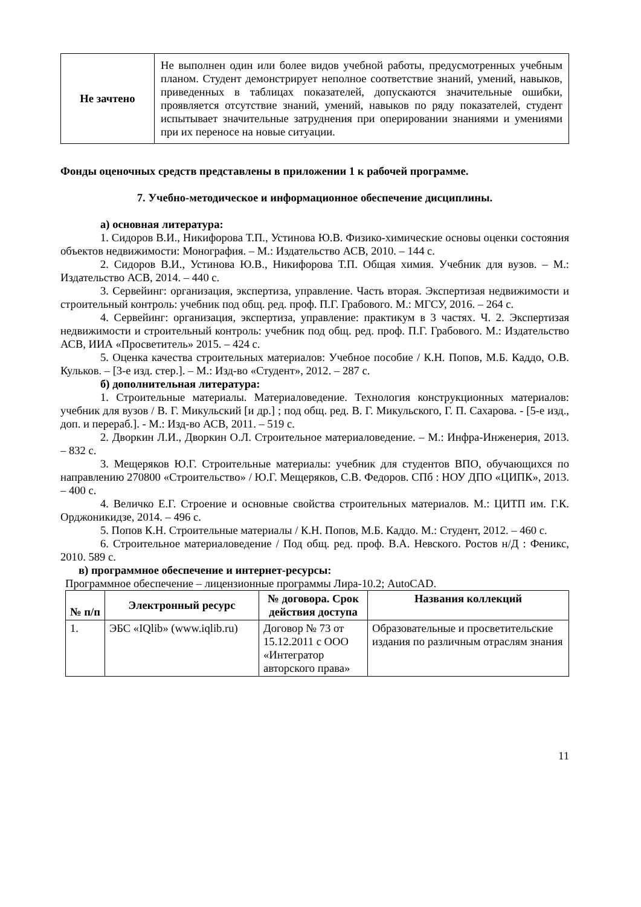| Не зачтено | Не выполнен один или более видов учебной работы, предусмотренных учебным планом. Студент демонстрирует неполное соответствие знаний, умений, навыков, приведенных в таблицах показателей, допускаются значительные ошибки, проявляется отсутствие знаний, умений, навыков по ряду показателей, студент испытывает значительные затруднения при оперировании знаниями и умениями при их переносе на новые ситуации. |
Фонды оценочных средств представлены в приложении 1 к рабочей программе.
7. Учебно-методическое и информационное обеспечение дисциплины.
а) основная литература:
1. Сидоров В.И., Никифорова Т.П., Устинова Ю.В. Физико-химические основы оценки состояния объектов недвижимости: Монография. – М.: Издательство АСВ, 2010. – 144 с.
2. Сидоров В.И., Устинова Ю.В., Никифорова Т.П. Общая химия. Учебник для вузов. – М.: Издательство АСВ, 2014. – 440 с.
3. Сервейинг: организация, экспертиза, управление. Часть вторая. Экспертизая недвижимости и строительный контроль: учебник под общ. ред. проф. П.Г. Грабового. М.: МГСУ, 2016. – 264 с.
4. Сервейинг: организация, экспертиза, управление: практикум в 3 частях. Ч. 2. Экспертизая недвижимости и строительный контроль: учебник под общ. ред. проф. П.Г. Грабового. М.: Издательство АСВ, ИИА «Просветитель» 2015. – 424 с.
5. Оценка качества строительных материалов: Учебное пособие / К.Н. Попов, М.Б. Каддо, О.В. Кульков. – [3-е изд. стер.]. – М.: Изд-во «Студент», 2012. – 287 с.
б) дополнительная литература:
1. Строительные материалы. Материаловедение. Технология конструкционных материалов: учебник для вузов / В. Г. Микульский [и др.] ; под общ. ред. В. Г. Микульского, Г. П. Сахарова. - [5-е изд., доп. и перераб.]. - М.: Изд-во АСВ, 2011. – 519 с.
2. Дворкин Л.И., Дворкин О.Л. Строительное материаловедение. – М.: Инфра-Инженерия, 2013. – 832 с.
3. Мещеряков Ю.Г. Строительные материалы: учебник для студентов ВПО, обучающихся по направлению 270800 «Строительство» / Ю.Г. Мещеряков, С.В. Федоров. СПб : НОУ ДПО «ЦИПК», 2013. – 400 с.
4. Величко Е.Г. Строение и основные свойства строительных материалов. М.: ЦИТП им. Г.К. Орджоникидзе, 2014. – 496 с.
5. Попов К.Н. Строительные материалы / К.Н. Попов, М.Б. Каддо. М.: Студент, 2012. – 460 с.
6. Строительное материаловедение / Под общ. ред. проф. В.А. Невского. Ростов н/Д : Феникс, 2010. 589 с.
в) программное обеспечение и интернет-ресурсы:
Программное обеспечение – лицензионные программы Лира-10.2; AutoCAD.
| № п/п | Электронный ресурс | № договора. Срок действия доступа | Названия коллекций |
| --- | --- | --- | --- |
| 1. | ЭБС «IQlib» (www.iqlib.ru) | Договор № 73 от 15.12.2011 с ООО «Интегратор авторского права» | Образовательные и просветительские издания по различным отраслям знания |
11